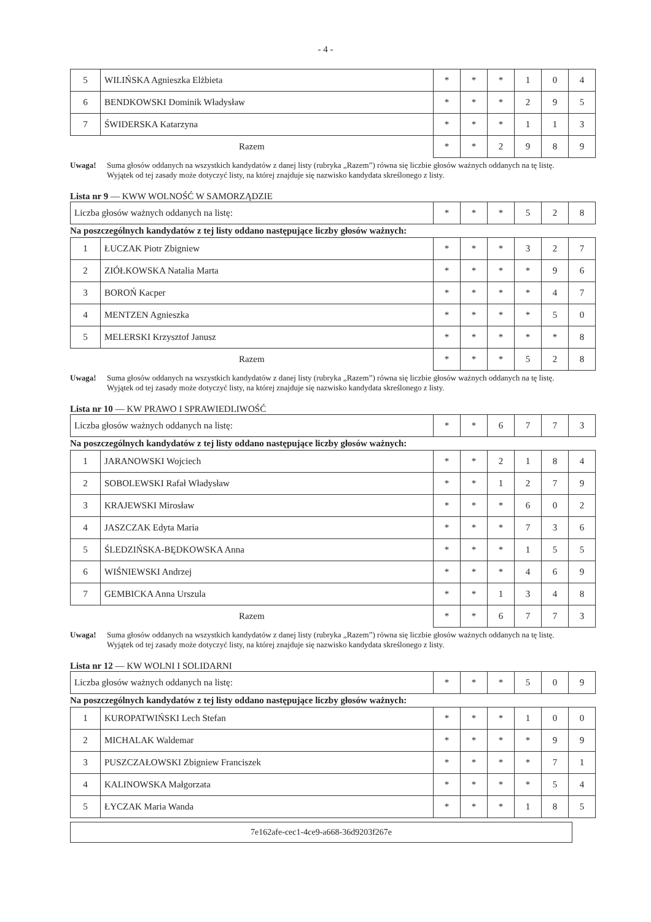- 4 -
| 5 | WILIŃSKA Agnieszka Elżbieta | * | * | * | 1 | 0 | 4 |
| 6 | BENDKOWSKI Dominik Władysław | * | * | * | 2 | 9 | 5 |
| 7 | ŚWIDERSKA Katarzyna | * | * | * | 1 | 1 | 3 |
| Razem | | * | * | 2 | 9 | 8 | 9 |
Uwaga! Suma głosów oddanych na wszystkich kandydatów z danej listy (rubryka „Razem”) równa się liczbie głosów ważnych oddanych na tę listę. Wyjątek od tej zasady może dotyczyć listy, na której znajduje się nazwisko kandydata skreślonego z listy.
Lista nr 9 — KWW WOLNOŚĆ W SAMORZĄDZIE
| Liczba głosów ważnych oddanych na listę: | * | * | * | 5 | 2 | 8 |
Na poszczególnych kandydatów z tej listy oddano następujące liczby głosów ważnych:
| 1 | ŁUCZAK Piotr Zbigniew | * | * | * | 3 | 2 | 7 |
| 2 | ZIÓŁKOWSKA Natalia Marta | * | * | * | * | 9 | 6 |
| 3 | BOROŃ Kacper | * | * | * | * | 4 | 7 |
| 4 | MENTZEN Agnieszka | * | * | * | * | 5 | 0 |
| 5 | MELERSKI Krzysztof Janusz | * | * | * | * | * | 8 |
| Razem | | * | * | * | 5 | 2 | 8 |
Uwaga! Suma głosów oddanych na wszystkich kandydatów z danej listy (rubryka „Razem”) równa się liczbie głosów ważnych oddanych na tę listę. Wyjątek od tej zasady może dotyczyć listy, na której znajduje się nazwisko kandydata skreślonego z listy.
Lista nr 10 — KW PRAWO I SPRAWIEDLIWOŚĆ
| Liczba głosów ważnych oddanych na listę: | * | * | 6 | 7 | 7 | 3 |
Na poszczególnych kandydatów z tej listy oddano następujące liczby głosów ważnych:
| 1 | JARANOWSKI Wojciech | * | * | 2 | 1 | 8 | 4 |
| 2 | SOBOLEWSKI Rafał Władysław | * | * | 1 | 2 | 7 | 9 |
| 3 | KRAJEWSKI Mirosław | * | * | * | 6 | 0 | 2 |
| 4 | JASZCZAK Edyta Maria | * | * | * | 7 | 3 | 6 |
| 5 | ŚLEDZIŃSKA-BĘDKOWSKA Anna | * | * | * | 1 | 5 | 5 |
| 6 | WIŚNIEWSKI Andrzej | * | * | * | 4 | 6 | 9 |
| 7 | GEMBICKA Anna Urszula | * | * | 1 | 3 | 4 | 8 |
| Razem | | * | * | 6 | 7 | 7 | 3 |
Uwaga! Suma głosów oddanych na wszystkich kandydatów z danej listy (rubryka „Razem”) równa się liczbie głosów ważnych oddanych na tę listę. Wyjątek od tej zasady może dotyczyć listy, na której znajduje się nazwisko kandydata skreślonego z listy.
Lista nr 12 — KW WOLNI I SOLIDARNI
| Liczba głosów ważnych oddanych na listę: | * | * | * | 5 | 0 | 9 |
Na poszczególnych kandydatów z tej listy oddano następujące liczby głosów ważnych:
| 1 | KUROPATWIŃSKI Lech Stefan | * | * | * | 1 | 0 | 0 |
| 2 | MICHALAK Waldemar | * | * | * | * | 9 | 9 |
| 3 | PUSZCZAŁOWSKI Zbigniew Franciszek | * | * | * | * | 7 | 1 |
| 4 | KALINOWSKA Małgorzata | * | * | * | * | 5 | 4 |
| 5 | ŁYCZAK Maria Wanda | * | * | * | 1 | 8 | 5 |
7e162afe-cec1-4ce9-a668-36d9203f267e